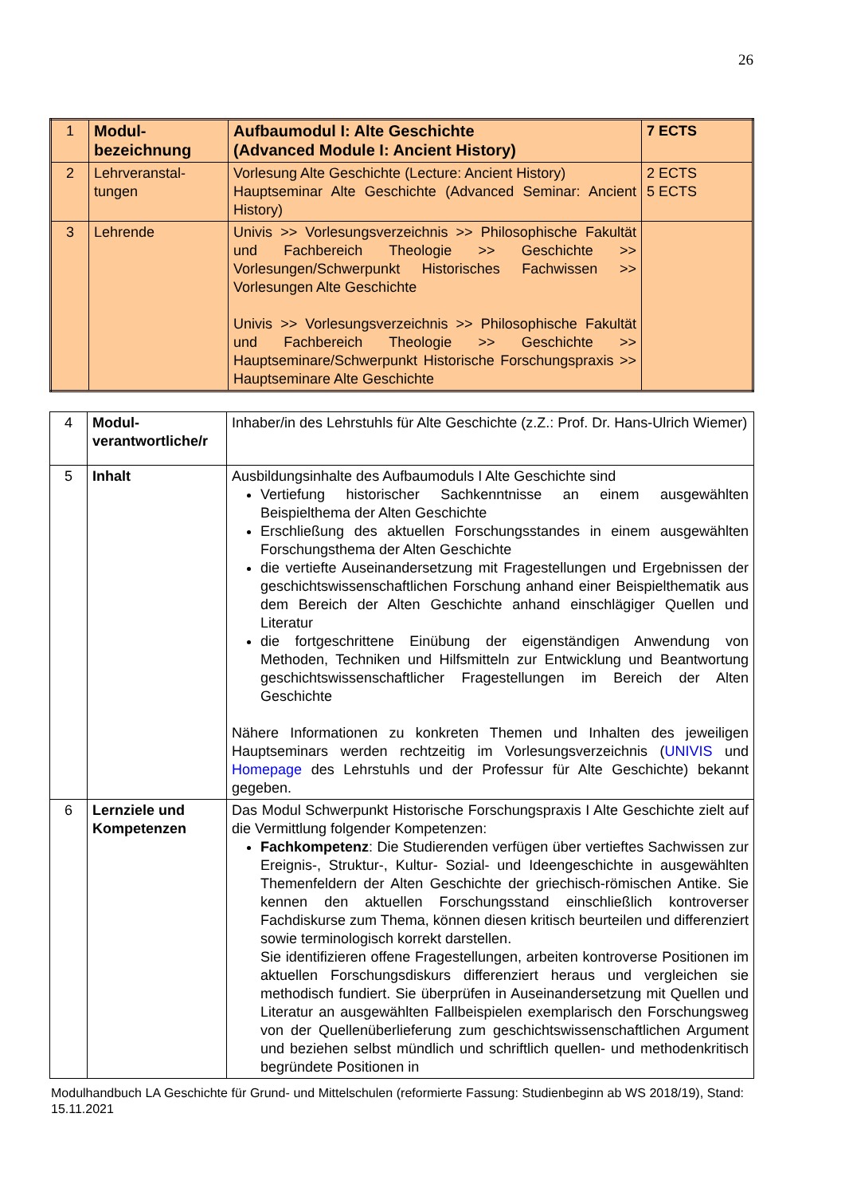26
| 1 | Modul- bezeichnung | Aufbaumodul I: Alte Geschichte (Advanced Module I: Ancient History) | 7 ECTS |
| 2 | Lehrveranstal- tungen | Vorlesung Alte Geschichte (Lecture: Ancient History) Hauptseminar Alte Geschichte (Advanced Seminar: Ancient History) | 2 ECTS 5 ECTS |
| 3 | Lehrende | Univis >> Vorlesungsverzeichnis >> Philosophische Fakultät und Fachbereich Theologie >> Geschichte >> Vorlesungen/Schwerpunkt Historisches Fachwissen >> Vorlesungen Alte Geschichte Univis >> Vorlesungsverzeichnis >> Philosophische Fakultät und Fachbereich Theologie >> Geschichte >> Hauptseminare/Schwerpunkt Historische Forschungspraxis >> Hauptseminare Alte Geschichte | |
| 4 | Modul- verantwortliche/r | Inhaber/in des Lehrstuhls für Alte Geschichte (z.Z.: Prof. Dr. Hans-Ulrich Wiemer) |
| 5 | Inhalt | Ausbildungsinhalte des Aufbaumoduls I Alte Geschichte sind Vertiefung historischer Sachkenntnisse an einem ausgewählten Beispielthema der Alten Geschichte Erschließung des aktuellen Forschungsstandes in einem ausgewählten Forschungsthema der Alten Geschichte die vertiefte Auseinandersetzung mit Fragestellungen und Ergebnissen der geschichtswissenschaftlichen Forschung anhand einer Beispielthematik aus dem Bereich der Alten Geschichte anhand einschlägiger Quellen und Literatur die fortgeschrittene Einübung der eigenständigen Anwendung von Methoden, Techniken und Hilfsmitteln zur Entwicklung und Beantwortung geschichtswissenschaftlicher Fragestellungen im Bereich der Alten Geschichte Nähere Informationen zu konkreten Themen und Inhalten des jeweiligen Hauptseminars werden rechtzeitig im Vorlesungsverzeichnis ( UNIVIS und Homepage des Lehrstuhls und der Professur für Alte Geschichte) bekannt gegeben. |
| 6 | Lernziele und Kompetenzen | Das Modul Schwerpunkt Historische Forschungspraxis I Alte Geschichte zielt auf die Vermittlung folgender Kompetenzen: Fachkompetenz : Die Studierenden verfügen über vertieftes Sachwissen zur Ereignis-, Struktur-, Kultur- Sozial- und Ideengeschichte in ausgewählten Themenfeldern der Alten Geschichte der griechisch-römischen Antike. Sie kennen den aktuellen Forschungsstand einschließlich kontroverser Fachdiskurse zum Thema, können diesen kritisch beurteilen und differenziert sowie terminologisch korrekt darstellen. Sie identifizieren offene Fragestellungen, arbeiten kontroverse Positionen im aktuellen Forschungsdiskurs differenziert heraus und vergleichen sie methodisch fundiert. Sie überprüfen in Auseinandersetzung mit Quellen und Literatur an ausgewählten Fallbeispielen exemplarisch den Forschungsweg von der Quellenüberlieferung zum geschichtswissenschaftlichen Argument und beziehen selbst mündlich und schriftlich quellen- und methodenkritisch begründete Positionen in |
Modulhandbuch LA Geschichte für Grund- und Mittelschulen (reformierte Fassung: Studienbeginn ab WS 2018/19), Stand: 15.11.2021